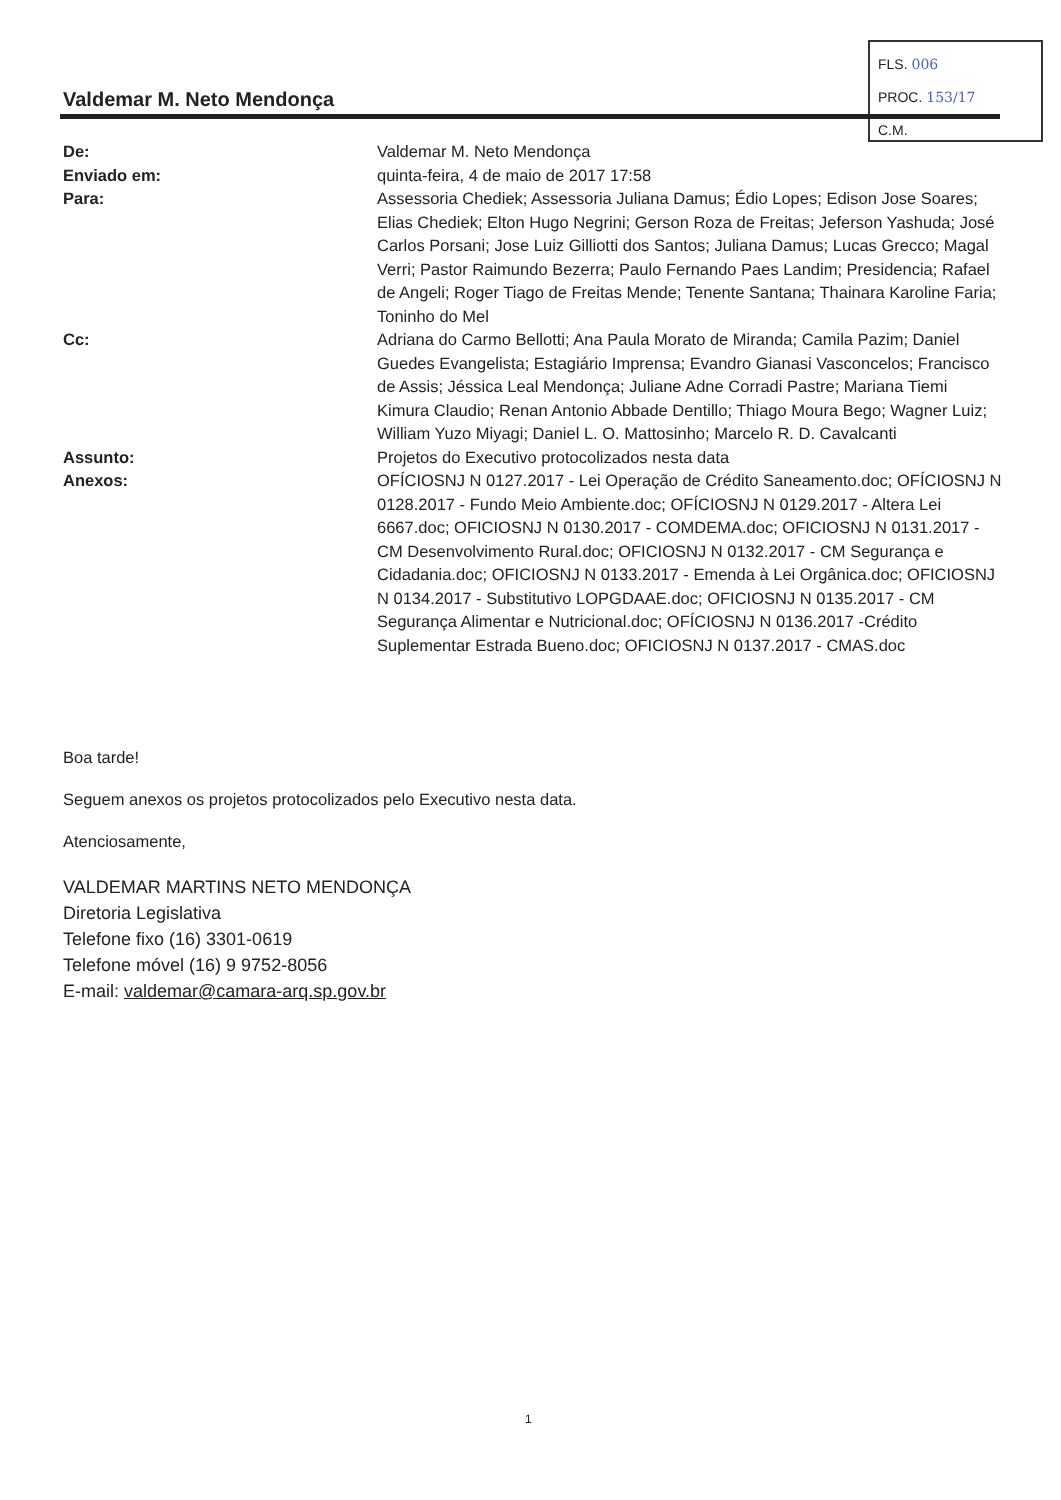FLS. 006
PROC. 153/17
C.M.
Valdemar M. Neto Mendonça
De: Valdemar M. Neto Mendonça
Enviado em: quinta-feira, 4 de maio de 2017 17:58
Para: Assessoria Chediek; Assessoria Juliana Damus; Édio Lopes; Edison Jose Soares; Elias Chediek; Elton Hugo Negrini; Gerson Roza de Freitas; Jeferson Yashuda; José Carlos Porsani; Jose Luiz Gilliotti dos Santos; Juliana Damus; Lucas Grecco; Magal Verri; Pastor Raimundo Bezerra; Paulo Fernando Paes Landim; Presidencia; Rafael de Angeli; Roger Tiago de Freitas Mende; Tenente Santana; Thainara Karoline Faria; Toninho do Mel
Cc: Adriana do Carmo Bellotti; Ana Paula Morato de Miranda; Camila Pazim; Daniel Guedes Evangelista; Estagiário Imprensa; Evandro Gianasi Vasconcelos; Francisco de Assis; Jéssica Leal Mendonça; Juliane Adne Corradi Pastre; Mariana Tiemi Kimura Claudio; Renan Antonio Abbade Dentillo; Thiago Moura Bego; Wagner Luiz; William Yuzo Miyagi; Daniel L. O. Mattosinho; Marcelo R. D. Cavalcanti
Assunto: Projetos do Executivo protocolizados nesta data
Anexos: OFÍCIOSNJ N 0127.2017 - Lei Operação de Crédito Saneamento.doc; OFÍCIOSNJ N 0128.2017 - Fundo Meio Ambiente.doc; OFÍCIOSNJ N 0129.2017 - Altera Lei 6667.doc; OFICIOSNJ N 0130.2017 - COMDEMA.doc; OFICIOSNJ N 0131.2017 - CM Desenvolvimento Rural.doc; OFICIOSNJ N 0132.2017 - CM Segurança e Cidadania.doc; OFICIOSNJ N 0133.2017 - Emenda à Lei Orgânica.doc; OFICIOSNJ N 0134.2017 - Substitutivo LOPGDAAE.doc; OFICIOSNJ N 0135.2017 - CM Segurança Alimentar e Nutricional.doc; OFÍCIOSNJ N 0136.2017 -Crédito Suplementar Estrada Bueno.doc; OFICIOSNJ N 0137.2017 - CMAS.doc
Boa tarde!
Seguem anexos os projetos protocolizados pelo Executivo nesta data.
Atenciosamente,
VALDEMAR MARTINS NETO MENDONÇA
Diretoria Legislativa
Telefone fixo (16) 3301-0619
Telefone móvel (16) 9 9752-8056
E-mail: valdemar@camara-arq.sp.gov.br
1